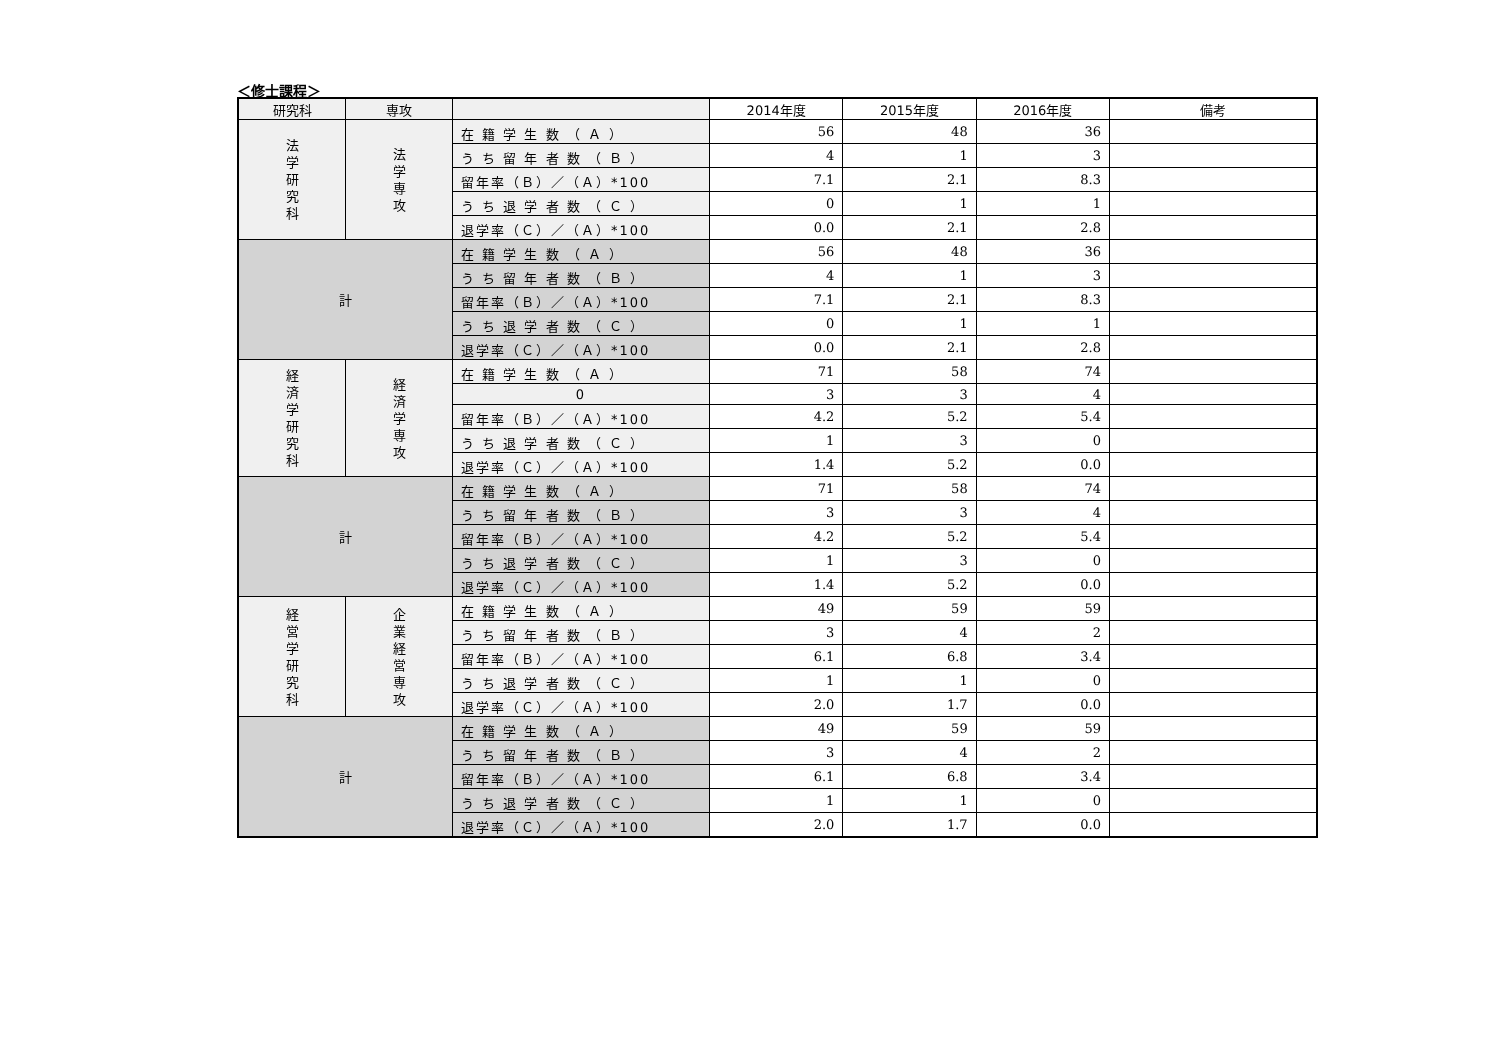＜修士課程＞
| 研究科 | 専攻 | | 2014年度 | 2015年度 | 2016年度 | 備考 |
| --- | --- | --- | --- | --- | --- | --- |
| 法 学 研 究 科 | 法 学 専 攻 | 在 籍 学 生 数 （ Ａ ） | 56 | 48 | 36 | |
| | | う ち 留 年 者 数 （ Ｂ ） | 4 | 1 | 3 | |
| | | 留年率（Ｂ）／（Ａ）*100 | 7.1 | 2.1 | 8.3 | |
| | | う ち 退 学 者 数 （ Ｃ ） | 0 | 1 | 1 | |
| | | 退学率（Ｃ）／（Ａ）*100 | 0.0 | 2.1 | 2.8 | |
| 計 | | 在 籍 学 生 数 （ Ａ ） | 56 | 48 | 36 | |
| | | う ち 留 年 者 数 （ Ｂ ） | 4 | 1 | 3 | |
| | | 留年率（Ｂ）／（Ａ）*100 | 7.1 | 2.1 | 8.3 | |
| | | う ち 退 学 者 数 （ Ｃ ） | 0 | 1 | 1 | |
| | | 退学率（Ｃ）／（Ａ）*100 | 0.0 | 2.1 | 2.8 | |
| 経 済 学 研 究 科 | 経 済 学 専 攻 | 在 籍 学 生 数 （ Ａ ） | 71 | 58 | 74 | |
| | | 0 | 3 | 3 | 4 | |
| | | 留年率（Ｂ）／（Ａ）*100 | 4.2 | 5.2 | 5.4 | |
| | | う ち 退 学 者 数 （ Ｃ ） | 1 | 3 | 0 | |
| | | 退学率（Ｃ）／（Ａ）*100 | 1.4 | 5.2 | 0.0 | |
| 計 | | 在 籍 学 生 数 （ Ａ ） | 71 | 58 | 74 | |
| | | う ち 留 年 者 数 （ Ｂ ） | 3 | 3 | 4 | |
| | | 留年率（Ｂ）／（Ａ）*100 | 4.2 | 5.2 | 5.4 | |
| | | う ち 退 学 者 数 （ Ｃ ） | 1 | 3 | 0 | |
| | | 退学率（Ｃ）／（Ａ）*100 | 1.4 | 5.2 | 0.0 | |
| 経 営 学 研 究 科 | 企 業 経 営 専 攻 | 在 籍 学 生 数 （ Ａ ） | 49 | 59 | 59 | |
| | | う ち 留 年 者 数 （ Ｂ ） | 3 | 4 | 2 | |
| | | 留年率（Ｂ）／（Ａ）*100 | 6.1 | 6.8 | 3.4 | |
| | | う ち 退 学 者 数 （ Ｃ ） | 1 | 1 | 0 | |
| | | 退学率（Ｃ）／（Ａ）*100 | 2.0 | 1.7 | 0.0 | |
| 計 | | 在 籍 学 生 数 （ Ａ ） | 49 | 59 | 59 | |
| | | う ち 留 年 者 数 （ Ｂ ） | 3 | 4 | 2 | |
| | | 留年率（Ｂ）／（Ａ）*100 | 6.1 | 6.8 | 3.4 | |
| | | う ち 退 学 者 数 （ Ｃ ） | 1 | 1 | 0 | |
| | | 退学率（Ｃ）／（Ａ）*100 | 2.0 | 1.7 | 0.0 | |